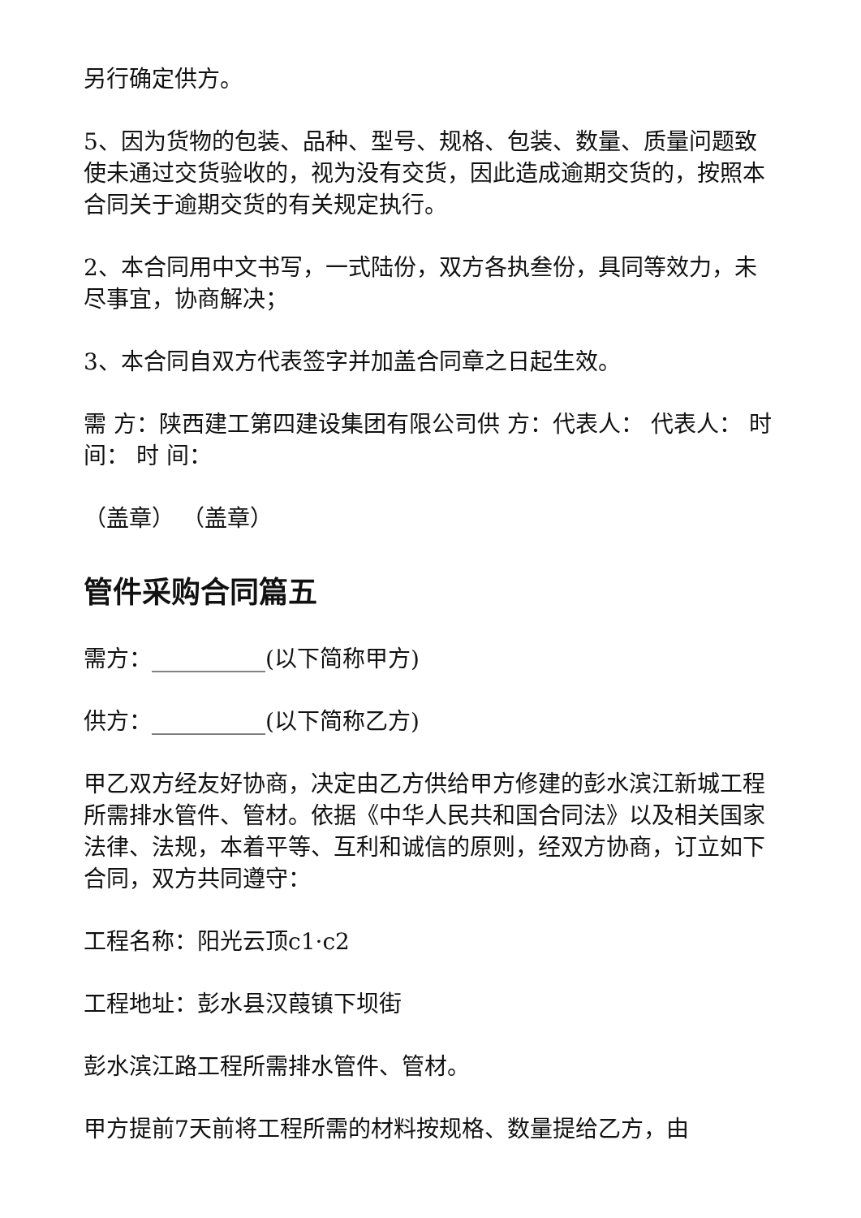另行确定供方。
5、因为货物的包装、品种、型号、规格、包装、数量、质量问题致使未通过交货验收的，视为没有交货，因此造成逾期交货的，按照本合同关于逾期交货的有关规定执行。
2、本合同用中文书写，一式陆份，双方各执叁份，具同等效力，未尽事宜，协商解决；
3、本合同自双方代表签字并加盖合同章之日起生效。
需 方：陕西建工第四建设集团有限公司供 方：代表人： 代表人： 时 间： 时 间：
（盖章） （盖章）
管件采购合同篇五
需方：__________(以下简称甲方)
供方：__________(以下简称乙方)
甲乙双方经友好协商，决定由乙方供给甲方修建的彭水滨江新城工程所需排水管件、管材。依据《中华人民共和国合同法》以及相关国家法律、法规，本着平等、互利和诚信的原则，经双方协商，订立如下合同，双方共同遵守：
工程名称：阳光云顶c1·c2
工程地址：彭水县汉葭镇下坝街
彭水滨江路工程所需排水管件、管材。
甲方提前7天前将工程所需的材料按规格、数量提给乙方，由